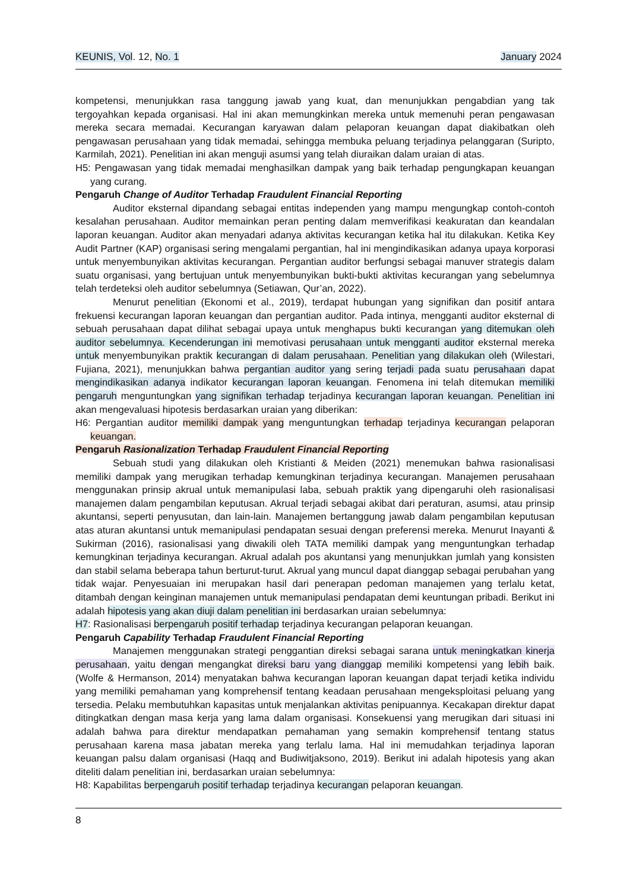KEUNIS, Vol. 12, No. 1 January 2024
kompetensi, menunjukkan rasa tanggung jawab yang kuat, dan menunjukkan pengabdian yang tak tergoyahkan kepada organisasi. Hal ini akan memungkinkan mereka untuk memenuhi peran pengawasan mereka secara memadai. Kecurangan karyawan dalam pelaporan keuangan dapat diakibatkan oleh pengawasan perusahaan yang tidak memadai, sehingga membuka peluang terjadinya pelanggaran (Suripto, Karmilah, 2021). Penelitian ini akan menguji asumsi yang telah diuraikan dalam uraian di atas.
H5: Pengawasan yang tidak memadai menghasilkan dampak yang baik terhadap pengungkapan keuangan yang curang.
Pengaruh Change of Auditor Terhadap Fraudulent Financial Reporting
Auditor eksternal dipandang sebagai entitas independen yang mampu mengungkap contoh-contoh kesalahan perusahaan. Auditor memainkan peran penting dalam memverifikasi keakuratan dan keandalan laporan keuangan. Auditor akan menyadari adanya aktivitas kecurangan ketika hal itu dilakukan. Ketika Key Audit Partner (KAP) organisasi sering mengalami pergantian, hal ini mengindikasikan adanya upaya korporasi untuk menyembunyikan aktivitas kecurangan. Pergantian auditor berfungsi sebagai manuver strategis dalam suatu organisasi, yang bertujuan untuk menyembunyikan bukti-bukti aktivitas kecurangan yang sebelumnya telah terdeteksi oleh auditor sebelumnya (Setiawan, Qur’an, 2022).
Menurut penelitian (Ekonomi et al., 2019), terdapat hubungan yang signifikan dan positif antara frekuensi kecurangan laporan keuangan dan pergantian auditor. Pada intinya, mengganti auditor eksternal di sebuah perusahaan dapat dilihat sebagai upaya untuk menghapus bukti kecurangan yang ditemukan oleh auditor sebelumnya. Kecenderungan ini memotivasi perusahaan untuk mengganti auditor eksternal mereka untuk menyembunyikan praktik kecurangan di dalam perusahaan. Penelitian yang dilakukan oleh (Wilestari, Fujiana, 2021), menunjukkan bahwa pergantian auditor yang sering terjadi pada suatu perusahaan dapat mengindikasikan adanya indikator kecurangan laporan keuangan. Fenomena ini telah ditemukan memiliki pengaruh menguntungkan yang signifikan terhadap terjadinya kecurangan laporan keuangan. Penelitian ini akan mengevaluasi hipotesis berdasarkan uraian yang diberikan:
H6: Pergantian auditor memiliki dampak yang menguntungkan terhadap terjadinya kecurangan pelaporan keuangan.
Pengaruh Rasionalization Terhadap Fraudulent Financial Reporting
Sebuah studi yang dilakukan oleh Kristianti & Meiden (2021) menemukan bahwa rasionalisasi memiliki dampak yang merugikan terhadap kemungkinan terjadinya kecurangan. Manajemen perusahaan menggunakan prinsip akrual untuk memanipulasi laba, sebuah praktik yang dipengaruhi oleh rasionalisasi manajemen dalam pengambilan keputusan. Akrual terjadi sebagai akibat dari peraturan, asumsi, atau prinsip akuntansi, seperti penyusutan, dan lain-lain. Manajemen bertanggung jawab dalam pengambilan keputusan atas aturan akuntansi untuk memanipulasi pendapatan sesuai dengan preferensi mereka. Menurut Inayanti & Sukirman (2016), rasionalisasi yang diwakili oleh TATA memiliki dampak yang menguntungkan terhadap kemungkinan terjadinya kecurangan. Akrual adalah pos akuntansi yang menunjukkan jumlah yang konsisten dan stabil selama beberapa tahun berturut-turut. Akrual yang muncul dapat dianggap sebagai perubahan yang tidak wajar. Penyesuaian ini merupakan hasil dari penerapan pedoman manajemen yang terlalu ketat, ditambah dengan keinginan manajemen untuk memanipulasi pendapatan demi keuntungan pribadi. Berikut ini adalah hipotesis yang akan diuji dalam penelitian ini berdasarkan uraian sebelumnya:
H7: Rasionalisasi berpengaruh positif terhadap terjadinya kecurangan pelaporan keuangan.
Pengaruh Capability Terhadap Fraudulent Financial Reporting
Manajemen menggunakan strategi penggantian direksi sebagai sarana untuk meningkatkan kinerja perusahaan, yaitu dengan mengangkat direksi baru yang dianggap memiliki kompetensi yang lebih baik. (Wolfe & Hermanson, 2014) menyatakan bahwa kecurangan laporan keuangan dapat terjadi ketika individu yang memiliki pemahaman yang komprehensif tentang keadaan perusahaan mengeksploitasi peluang yang tersedia. Pelaku membutuhkan kapasitas untuk menjalankan aktivitas penipuannya. Kecakapan direktur dapat ditingkatkan dengan masa kerja yang lama dalam organisasi. Konsekuensi yang merugikan dari situasi ini adalah bahwa para direktur mendapatkan pemahaman yang semakin komprehensif tentang status perusahaan karena masa jabatan mereka yang terlalu lama. Hal ini memudahkan terjadinya laporan keuangan palsu dalam organisasi (Haqq and Budiwitjaksono, 2019). Berikut ini adalah hipotesis yang akan diteliti dalam penelitian ini, berdasarkan uraian sebelumnya:
H8: Kapabilitas berpengaruh positif terhadap terjadinya kecurangan pelaporan keuangan.
8